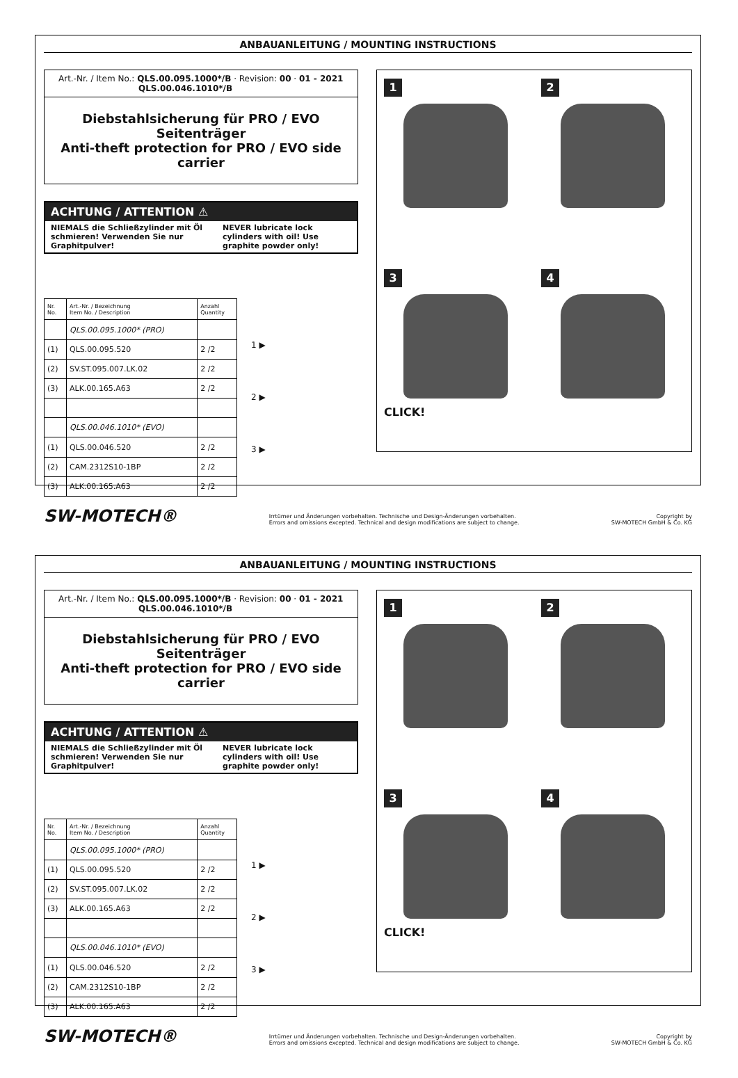ANBAUANLEITUNG / MOUNTING INSTRUCTIONS
Art.-Nr. / Item No.: QLS.00.095.1000*/B · Revision: 00 · 01 - 2021
QLS.00.046.1010*/B
Diebstahlsicherung für PRO / EVO Seitenträger
Anti-theft protection for PRO / EVO side carrier
ACHTUNG / ATTENTION ⚠
NIEMALS die Schließzylinder mit Öl schmieren! Verwenden Sie nur Graphitpulver!
NEVER lubricate lock cylinders with oil! Use graphite powder only!
| Nr. No. | Art.-Nr. / Bezeichnung Item No. / Description | Anzahl Quantity |
| --- | --- | --- |
| | QLS.00.095.1000* (PRO) | |
| (1) | QLS.00.095.520 | 2 /2 |
| (2) | SV.ST.095.007.LK.02 | 2 /2 |
| (3) | ALK.00.165.A63 | 2 /2 |
| | QLS.00.046.1010* (EVO) | |
| (1) | QLS.00.046.520 | 2 /2 |
| (2) | CAM.2312S10-1BP | 2 /2 |
| (3) | ALK.00.165.A63 | 2 /2 |
1 ▶
2 ▶
3 ▶
1
2
3
CLICK!
4
SW-MOTECH® Irrtümer und Änderungen vorbehalten. Technische und Design-Änderungen vorbehalten.
Errors and omissions excepted. Technical and design modifications are subject to change. Copyright by
SW-MOTECH GmbH & Co. KG
ANBAUANLEITUNG / MOUNTING INSTRUCTIONS
Art.-Nr. / Item No.: QLS.00.095.1000*/B · Revision: 00 · 01 - 2021
QLS.00.046.1010*/B
Diebstahlsicherung für PRO / EVO Seitenträger
Anti-theft protection for PRO / EVO side carrier
ACHTUNG / ATTENTION ⚠
NIEMALS die Schließzylinder mit Öl schmieren! Verwenden Sie nur Graphitpulver!
NEVER lubricate lock cylinders with oil! Use graphite powder only!
| Nr. No. | Art.-Nr. / Bezeichnung Item No. / Description | Anzahl Quantity |
| --- | --- | --- |
| | QLS.00.095.1000* (PRO) | |
| (1) | QLS.00.095.520 | 2 /2 |
| (2) | SV.ST.095.007.LK.02 | 2 /2 |
| (3) | ALK.00.165.A63 | 2 /2 |
| | QLS.00.046.1010* (EVO) | |
| (1) | QLS.00.046.520 | 2 /2 |
| (2) | CAM.2312S10-1BP | 2 /2 |
| (3) | ALK.00.165.A63 | 2 /2 |
1 ▶
2 ▶
3 ▶
1
2
3
CLICK!
4
SW-MOTECH® Irrtümer und Änderungen vorbehalten. Technische und Design-Änderungen vorbehalten.
Errors and omissions excepted. Technical and design modifications are subject to change. Copyright by
SW-MOTECH GmbH & Co. KG